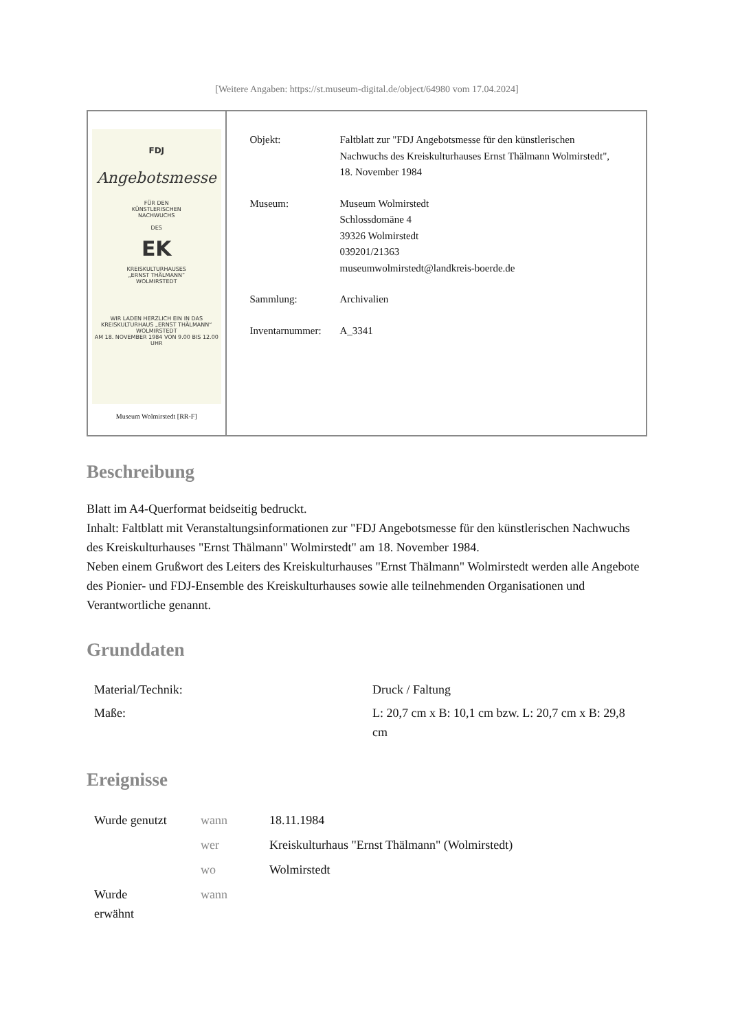[Weitere Angaben: https://st.museum-digital.de/object/64980 vom 17.04.2024]
FDJ
Angebotsmesse
FÜR DEN
KÜNSTLERISCHEN
NACHWUCHS
DES
EK
KREISKULTURHAUSES
„ERNST THÄLMANN“
WOLMIRSTEDT
WIR LADEN HERZLICH EIN IN DAS
KREISKULTURHAUS „ERNST THÄLMANN“
WOLMIRSTEDT
AM 18. NOVEMBER 1984 VON 9.00 BIS 12.00 UHR
Museum Wolmirstedt [RR-F]
| Objekt: | Faltblatt zur "FDJ Angebotsmesse für den künstlerischen Nachwuchs des Kreiskulturhauses Ernst Thälmann Wolmirstedt", 18. November 1984 |
| Museum: | Museum Wolmirstedt Schlossdomäne 4 39326 Wolmirstedt 039201/21363 museumwolmirstedt@landkreis-boerde.de |
| Sammlung: | Archivalien |
| Inventarnummer: | A_3341 |
Beschreibung
Blatt im A4-Querformat beidseitig bedruckt.
Inhalt: Faltblatt mit Veranstaltungsinformationen zur "FDJ Angebotsmesse für den künstlerischen Nachwuchs des Kreiskulturhauses "Ernst Thälmann" Wolmirstedt" am 18. November 1984.
Neben einem Grußwort des Leiters des Kreiskulturhauses "Ernst Thälmann" Wolmirstedt werden alle Angebote des Pionier- und FDJ-Ensemble des Kreiskulturhauses sowie alle teilnehmenden Organisationen und Verantwortliche genannt.
Grunddaten
| Material/Technik: | Druck / Faltung |
| Maße: | L: 20,7 cm x B: 10,1 cm bzw. L: 20,7 cm x B: 29,8 cm |
Ereignisse
| Wurde genutzt | wann | 18.11.1984 |
| | wer | Kreiskulturhaus "Ernst Thälmann" (Wolmirstedt) |
| | wo | Wolmirstedt |
| Wurde erwähnt | wann | |